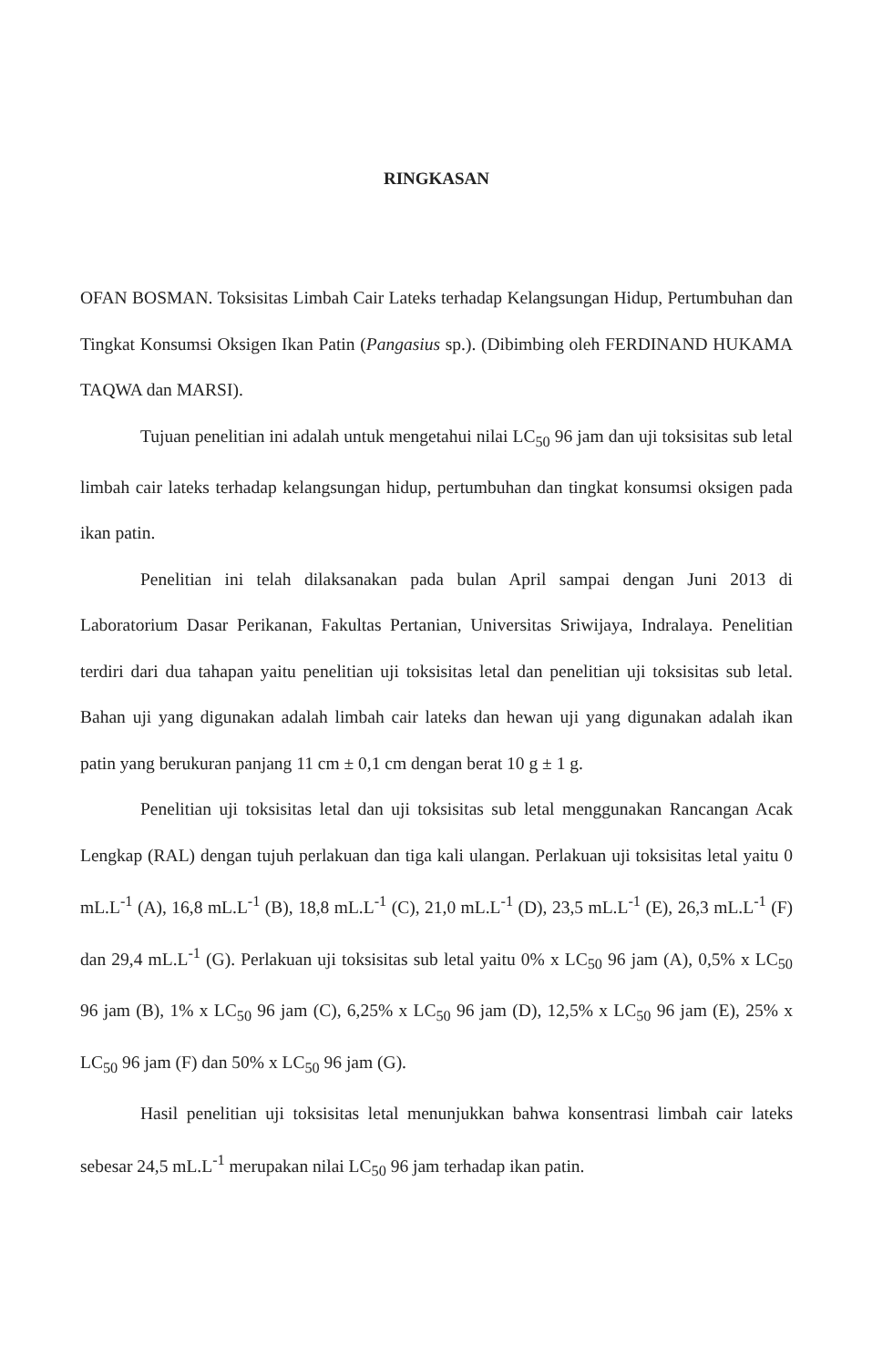RINGKASAN
OFAN BOSMAN. Toksisitas Limbah Cair Lateks terhadap Kelangsungan Hidup, Pertumbuhan dan Tingkat Konsumsi Oksigen Ikan Patin (Pangasius sp.). (Dibimbing oleh FERDINAND HUKAMA TAQWA dan MARSI).
Tujuan penelitian ini adalah untuk mengetahui nilai LC<sub>50</sub> 96 jam dan uji toksisitas sub letal limbah cair lateks terhadap kelangsungan hidup, pertumbuhan dan tingkat konsumsi oksigen pada ikan patin.
Penelitian ini telah dilaksanakan pada bulan April sampai dengan Juni 2013 di Laboratorium Dasar Perikanan, Fakultas Pertanian, Universitas Sriwijaya, Indralaya. Penelitian terdiri dari dua tahapan yaitu penelitian uji toksisitas letal dan penelitian uji toksisitas sub letal. Bahan uji yang digunakan adalah limbah cair lateks dan hewan uji yang digunakan adalah ikan patin yang berukuran panjang 11 cm ± 0,1 cm dengan berat 10 g ± 1 g.
Penelitian uji toksisitas letal dan uji toksisitas sub letal menggunakan Rancangan Acak Lengkap (RAL) dengan tujuh perlakuan dan tiga kali ulangan. Perlakuan uji toksisitas letal yaitu 0 mL.L<sup>-1</sup> (A), 16,8 mL.L<sup>-1</sup> (B), 18,8 mL.L<sup>-1</sup> (C), 21,0 mL.L<sup>-1</sup> (D), 23,5 mL.L<sup>-1</sup> (E), 26,3 mL.L<sup>-1</sup> (F) dan 29,4 mL.L<sup>-1</sup> (G). Perlakuan uji toksisitas sub letal yaitu 0% x LC<sub>50</sub> 96 jam (A), 0,5% x LC<sub>50</sub> 96 jam (B), 1% x LC<sub>50</sub> 96 jam (C), 6,25% x LC<sub>50</sub> 96 jam (D), 12,5% x LC<sub>50</sub> 96 jam (E), 25% x LC<sub>50</sub> 96 jam (F) dan 50% x LC<sub>50</sub> 96 jam (G).
Hasil penelitian uji toksisitas letal menunjukkan bahwa konsentrasi limbah cair lateks sebesar 24,5 mL.L<sup>-1</sup> merupakan nilai LC<sub>50</sub> 96 jam terhadap ikan patin.